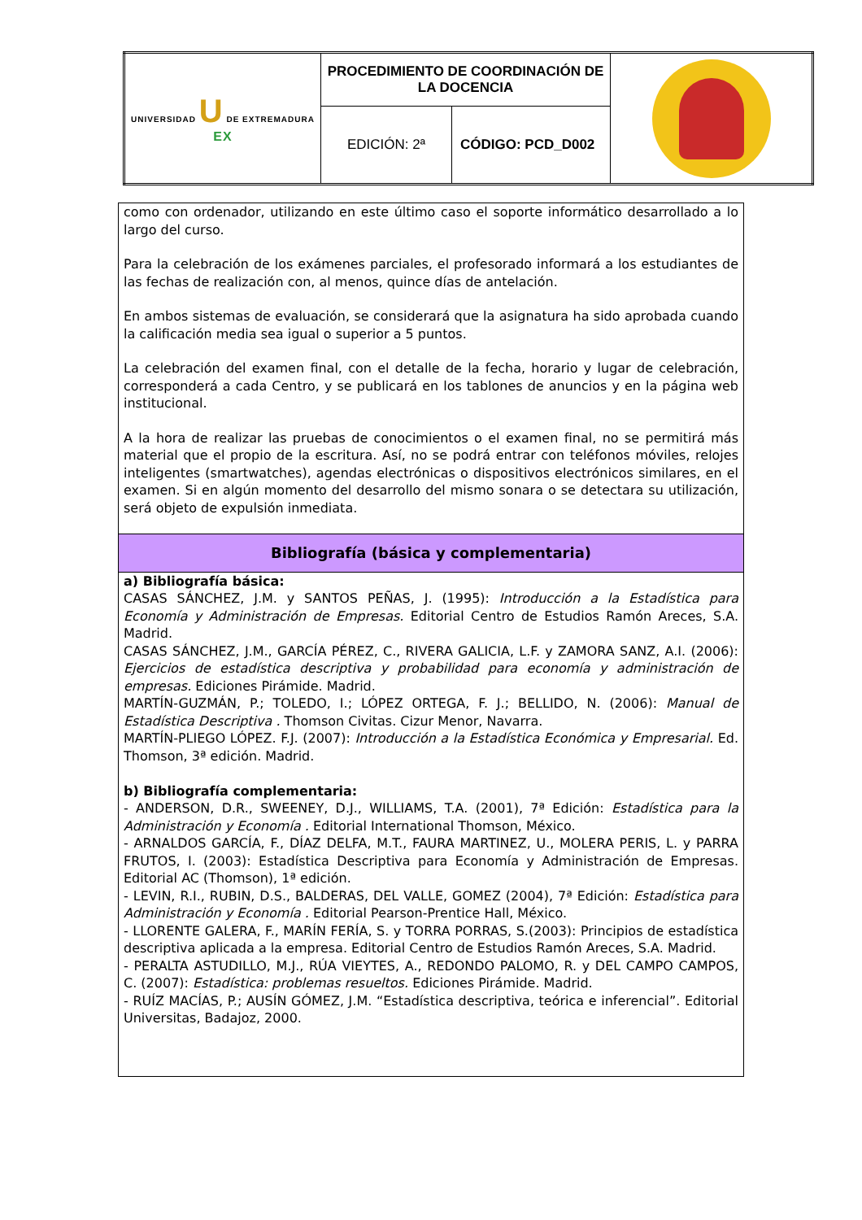| UNIVERSIDAD U DE EXTREMADURA EX | PROCEDIMIENTO DE COORDINACIÓN DE LA DOCENCIA | | |
| | EDICIÓN: 2ª | CÓDIGO: PCD_D002 | |
como con ordenador, utilizando en este último caso el soporte informático desarrollado a lo largo del curso.
Para la celebración de los exámenes parciales, el profesorado informará a los estudiantes de las fechas de realización con, al menos, quince días de antelación.
En ambos sistemas de evaluación, se considerará que la asignatura ha sido aprobada cuando la calificación media sea igual o superior a 5 puntos.
La celebración del examen final, con el detalle de la fecha, horario y lugar de celebración, corresponderá a cada Centro, y se publicará en los tablones de anuncios y en la página web institucional.
A la hora de realizar las pruebas de conocimientos o el examen final, no se permitirá más material que el propio de la escritura. Así, no se podrá entrar con teléfonos móviles, relojes inteligentes (smartwatches), agendas electrónicas o dispositivos electrónicos similares, en el examen. Si en algún momento del desarrollo del mismo sonara o se detectara su utilización, será objeto de expulsión inmediata.
Bibliografía (básica y complementaria)
a) Bibliografía básica:
CASAS SÁNCHEZ, J.M. y SANTOS PEÑAS, J. (1995): Introducción a la Estadística para Economía y Administración de Empresas. Editorial Centro de Estudios Ramón Areces, S.A. Madrid.
CASAS SÁNCHEZ, J.M., GARCÍA PÉREZ, C., RIVERA GALICIA, L.F. y ZAMORA SANZ, A.I. (2006): Ejercicios de estadística descriptiva y probabilidad para economía y administración de empresas. Ediciones Pirámide. Madrid.
MARTÍN-GUZMÁN, P.; TOLEDO, I.; LÓPEZ ORTEGA, F. J.; BELLIDO, N. (2006): Manual de Estadística Descriptiva . Thomson Civitas. Cizur Menor, Navarra.
MARTÍN-PLIEGO LÓPEZ. F.J. (2007): Introducción a la Estadística Económica y Empresarial. Ed. Thomson, 3ª edición. Madrid.
b) Bibliografía complementaria:
- ANDERSON, D.R., SWEENEY, D.J., WILLIAMS, T.A. (2001), 7ª Edición: Estadística para la Administración y Economía . Editorial International Thomson, México.
- ARNALDOS GARCÍA, F., DÍAZ DELFA, M.T., FAURA MARTINEZ, U., MOLERA PERIS, L. y PARRA FRUTOS, I. (2003): Estadística Descriptiva para Economía y Administración de Empresas. Editorial AC (Thomson), 1ª edición.
- LEVIN, R.I., RUBIN, D.S., BALDERAS, DEL VALLE, GOMEZ (2004), 7ª Edición: Estadística para Administración y Economía . Editorial Pearson-Prentice Hall, México.
- LLORENTE GALERA, F., MARÍN FERÍA, S. y TORRA PORRAS, S.(2003): Principios de estadística descriptiva aplicada a la empresa. Editorial Centro de Estudios Ramón Areces, S.A. Madrid.
- PERALTA ASTUDILLO, M.J., RÚA VIEYTES, A., REDONDO PALOMO, R. y DEL CAMPO CAMPOS, C. (2007): Estadística: problemas resueltos. Ediciones Pirámide. Madrid.
- RUÍZ MACÍAS, P.; AUSÍN GÓMEZ, J.M. “Estadística descriptiva, teórica e inferencial”. Editorial Universitas, Badajoz, 2000.